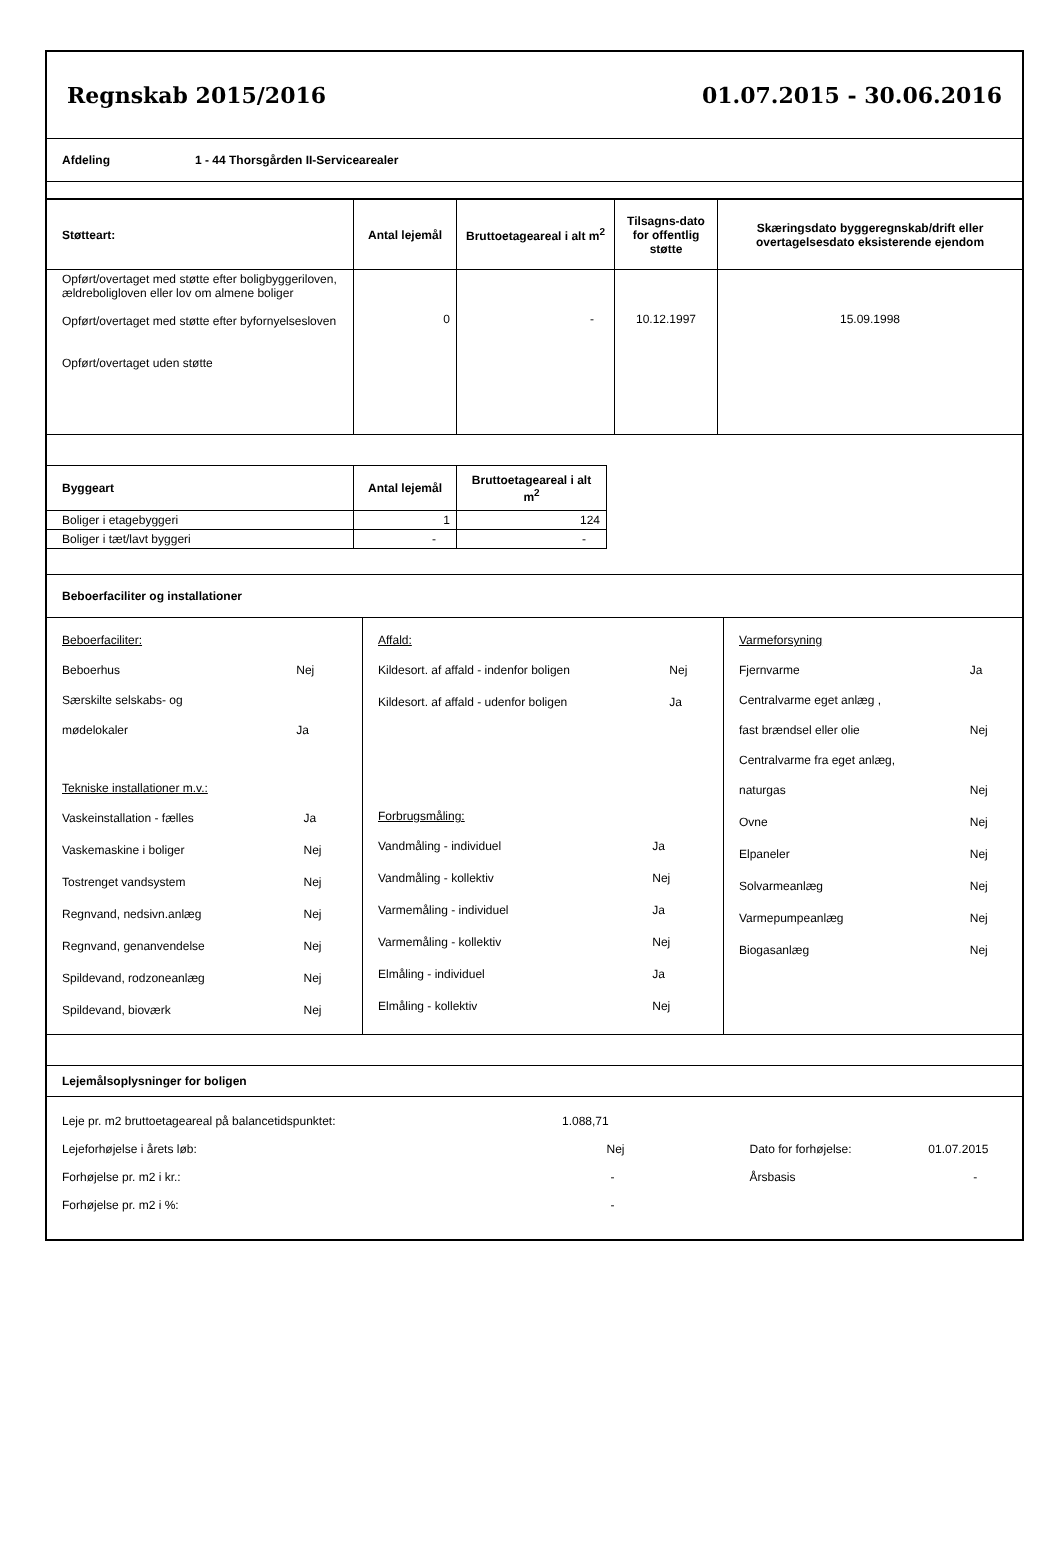Regnskab 2015/2016 01.07.2015 - 30.06.2016
Afdeling 1 - 44 Thorsgården II-Servicearealer
| Støtteart: | Antal lejemål | Bruttoetageareal i alt m<sup>2</sup> | Tilsagns-dato for offentlig støtte | Skæringsdato byggeregnskab/drift eller overtagelsesdato eksisterende ejendom |
| --- | --- | --- | --- | --- |
| Opført/overtaget med støtte efter boligbyggeriloven, ældreboligloven eller lov om almene boliger Opført/overtaget med støtte efter byfornyelsesloven Opført/overtaget uden støtte | 0 | - | 10.12.1997 | 15.09.1998 |
| Byggeart | Antal lejemål | Bruttoetageareal i alt m<sup>2</sup> |
| --- | --- | --- |
| Boliger i etagebyggeri | 1 | 124 |
| Boliger i tæt/lavt byggeri | - | - |
Beboerfaciliter og installationer
Beboerfaciliter:
| Beboerhus | Nej |
| Særskilte selskabs- og | |
| mødelokaler | Ja |
Tekniske installationer m.v.:
| Vaskeinstallation - fælles | Ja |
| Vaskemaskine i boliger | Nej |
| Tostrenget vandsystem | Nej |
| Regnvand, nedsivn.anlæg | Nej |
| Regnvand, genanvendelse | Nej |
| Spildevand, rodzoneanlæg | Nej |
| Spildevand, bioværk | Nej |
Affald:
| Kildesort. af affald - indenfor boligen | Nej |
| Kildesort. af affald - udenfor boligen | Ja |
Forbrugsmåling:
| Vandmåling - individuel | Ja |
| Vandmåling - kollektiv | Nej |
| Varmemåling - individuel | Ja |
| Varmemåling - kollektiv | Nej |
| Elmåling - individuel | Ja |
| Elmåling - kollektiv | Nej |
Varmeforsyning
| Fjernvarme | Ja |
| Centralvarme eget anlæg , | |
| fast brændsel eller olie | Nej |
| Centralvarme fra eget anlæg, | |
| naturgas | Nej |
| Ovne | Nej |
| Elpaneler | Nej |
| Solvarmeanlæg | Nej |
| Varmepumpeanlæg | Nej |
| Biogasanlæg | Nej |
Lejemålsoplysninger for boligen
| Leje pr. m2 bruttoetageareal på balancetidspunktet: | 1.088,71 | | |
| Lejeforhøjelse i årets løb: | Nej | Dato for forhøjelse: | 01.07.2015 |
| Forhøjelse pr. m2 i kr.: | - | Årsbasis | - |
| Forhøjelse pr. m2 i %: | - | | |